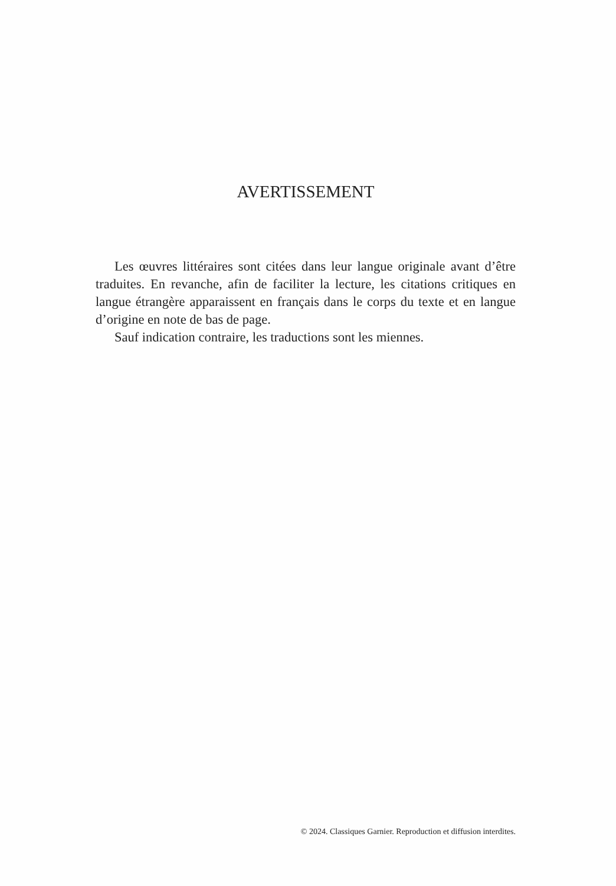AVERTISSEMENT
Les œuvres littéraires sont citées dans leur langue originale avant d’être traduites. En revanche, afin de faciliter la lecture, les citations critiques en langue étrangère apparaissent en français dans le corps du texte et en langue d’origine en note de bas de page.
Sauf indication contraire, les traductions sont les miennes.
© 2024. Classiques Garnier. Reproduction et diffusion interdites.